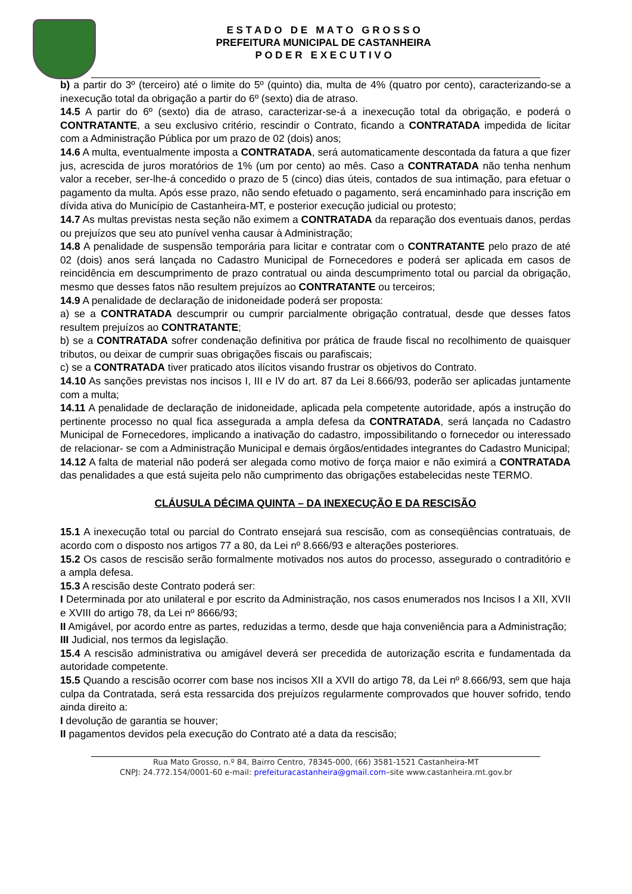E S T A D O D E M A T O G R O S S O
PREFEITURA MUNICIPAL DE CASTANHEIRA
P O D E R E X E C U T I V O
b) a partir do 3º (terceiro) até o limite do 5º (quinto) dia, multa de 4% (quatro por cento), caracterizando-se a inexecução total da obrigação a partir do 6º (sexto) dia de atraso.
14.5 A partir do 6º (sexto) dia de atraso, caracterizar-se-á a inexecução total da obrigação, e poderá o CONTRATANTE, a seu exclusivo critério, rescindir o Contrato, ficando a CONTRATADA impedida de licitar com a Administração Pública por um prazo de 02 (dois) anos;
14.6 A multa, eventualmente imposta a CONTRATADA, será automaticamente descontada da fatura a que fizer jus, acrescida de juros moratórios de 1% (um por cento) ao mês. Caso a CONTRATADA não tenha nenhum valor a receber, ser-lhe-á concedido o prazo de 5 (cinco) dias úteis, contados de sua intimação, para efetuar o pagamento da multa. Após esse prazo, não sendo efetuado o pagamento, será encaminhado para inscrição em dívida ativa do Município de Castanheira-MT, e posterior execução judicial ou protesto;
14.7 As multas previstas nesta seção não eximem a CONTRATADA da reparação dos eventuais danos, perdas ou prejuízos que seu ato punível venha causar à Administração;
14.8 A penalidade de suspensão temporária para licitar e contratar com o CONTRATANTE pelo prazo de até 02 (dois) anos será lançada no Cadastro Municipal de Fornecedores e poderá ser aplicada em casos de reincidência em descumprimento de prazo contratual ou ainda descumprimento total ou parcial da obrigação, mesmo que desses fatos não resultem prejuízos ao CONTRATANTE ou terceiros;
14.9 A penalidade de declaração de inidoneidade poderá ser proposta:
a) se a CONTRATADA descumprir ou cumprir parcialmente obrigação contratual, desde que desses fatos resultem prejuízos ao CONTRATANTE;
b) se a CONTRATADA sofrer condenação definitiva por prática de fraude fiscal no recolhimento de quaisquer tributos, ou deixar de cumprir suas obrigações fiscais ou parafiscais;
c) se a CONTRATADA tiver praticado atos ilícitos visando frustrar os objetivos do Contrato.
14.10 As sanções previstas nos incisos I, III e IV do art. 87 da Lei 8.666/93, poderão ser aplicadas juntamente com a multa;
14.11 A penalidade de declaração de inidoneidade, aplicada pela competente autoridade, após a instrução do pertinente processo no qual fica assegurada a ampla defesa da CONTRATADA, será lançada no Cadastro Municipal de Fornecedores, implicando a inativação do cadastro, impossibilitando o fornecedor ou interessado de relacionar- se com a Administração Municipal e demais órgãos/entidades integrantes do Cadastro Municipal;
14.12 A falta de material não poderá ser alegada como motivo de força maior e não eximirá a CONTRATADA das penalidades a que está sujeita pelo não cumprimento das obrigações estabelecidas neste TERMO.
CLÁUSULA DÉCIMA QUINTA – DA INEXECUÇÃO E DA RESCISÃO
15.1 A inexecução total ou parcial do Contrato ensejará sua rescisão, com as conseqüências contratuais, de acordo com o disposto nos artigos 77 a 80, da Lei nº 8.666/93 e alterações posteriores.
15.2 Os casos de rescisão serão formalmente motivados nos autos do processo, assegurado o contraditório e a ampla defesa.
15.3 A rescisão deste Contrato poderá ser:
I Determinada por ato unilateral e por escrito da Administração, nos casos enumerados nos Incisos I a XII, XVII e XVIII do artigo 78, da Lei nº 8666/93;
II Amigável, por acordo entre as partes, reduzidas a termo, desde que haja conveniência para a Administração;
III Judicial, nos termos da legislação.
15.4 A rescisão administrativa ou amigável deverá ser precedida de autorização escrita e fundamentada da autoridade competente.
15.5 Quando a rescisão ocorrer com base nos incisos XII a XVII do artigo 78, da Lei nº 8.666/93, sem que haja culpa da Contratada, será esta ressarcida dos prejuízos regularmente comprovados que houver sofrido, tendo ainda direito a:
I devolução de garantia se houver;
II pagamentos devidos pela execução do Contrato até a data da rescisão;
Rua Mato Grosso, n.º 84, Bairro Centro, 78345-000, (66) 3581-1521 Castanheira-MT
CNPJ: 24.772.154/0001-60 e-mail: prefeituracastanheira@gmail.com–site www.castanheira.mt.gov.br